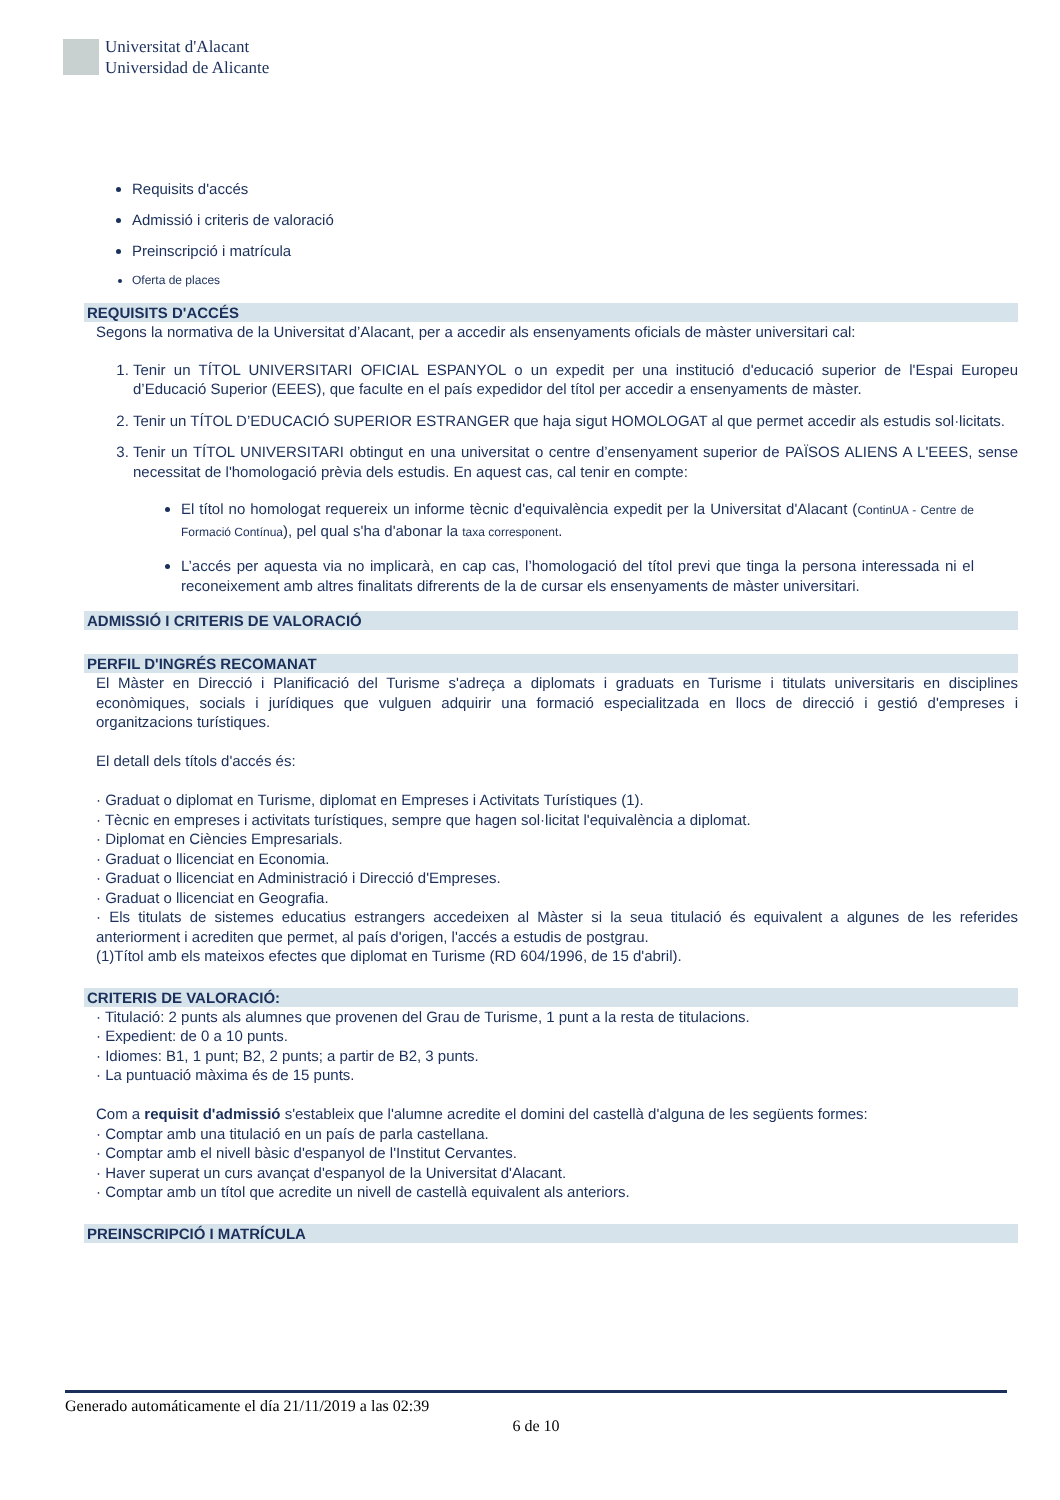Universitat d'Alacant
Universidad de Alicante
Requisits d'accés
Admissió i criteris de valoració
Preinscripció i matrícula
Oferta de places
REQUISITS D'ACCÉS
Segons la normativa de la Universitat d’Alacant, per a accedir als ensenyaments oficials de màster universitari cal:
1. Tenir un TÍTOL UNIVERSITARI OFICIAL ESPANYOL o un expedit per una institució d'educació superior de l'Espai Europeu d’Educació Superior (EEES), que faculte en el país expedidor del títol per accedir a ensenyaments de màster.
2. Tenir un TÍTOL D’EDUCACIÓ SUPERIOR ESTRANGER que haja sigut HOMOLOGAT al que permet accedir als estudis sol·licitats.
3. Tenir un TÍTOL UNIVERSITARI obtingut en una universitat o centre d’ensenyament superior de PAÏSOS ALIENS A L'EEES, sense necessitat de l'homologació prèvia dels estudis. En aquest cas, cal tenir en compte:
El títol no homologat requereix un informe tècnic d'equivalència expedit per la Universitat d'Alacant (ContinUA - Centre de Formació Contínua), pel qual s'ha d'abonar la taxa corresponent.
L’accés per aquesta via no implicarà, en cap cas, l’homologació del títol previ que tinga la persona interessada ni el reconeixement amb altres finalitats difrerents de la de cursar els ensenyaments de màster universitari.
ADMISSIÓ I CRITERIS DE VALORACIÓ
PERFIL D'INGRÉS RECOMANAT
El Màster en Direcció i Planificació del Turisme s'adreça a diplomats i graduats en Turisme i titulats universitaris en disciplines econòmiques, socials i jurídiques que vulguen adquirir una formació especialitzada en llocs de direcció i gestió d'empreses i organitzacions turístiques.
El detall dels títols d'accés és:
· Graduat o diplomat en Turisme, diplomat en Empreses i Activitats Turístiques (1).
· Tècnic en empreses i activitats turístiques, sempre que hagen sol·licitat l'equivalència a diplomat.
· Diplomat en Ciències Empresarials.
· Graduat o llicenciat en Economia.
· Graduat o llicenciat en Administració i Direcció d'Empreses.
· Graduat o llicenciat en Geografia.
· Els titulats de sistemes educatius estrangers accedeixen al Màster si la seua titulació és equivalent a algunes de les referides anteriorment i acrediten que permet, al país d'origen, l'accés a estudis de postgrau.
(1)Títol amb els mateixos efectes que diplomat en Turisme (RD 604/1996, de 15 d'abril).
CRITERIS DE VALORACIÓ:
· Titulació: 2 punts als alumnes que provenen del Grau de Turisme, 1 punt a la resta de titulacions.
· Expedient: de 0 a 10 punts.
· Idiomes: B1, 1 punt; B2, 2 punts; a partir de B2, 3 punts.
· La puntuació màxima és de 15 punts.
Com a requisit d'admissió s'estableix que l'alumne acredite el domini del castellà d'alguna de les següents formes:
· Comptar amb una titulació en un país de parla castellana.
· Comptar amb el nivell bàsic d'espanyol de l'Institut Cervantes.
· Haver superat un curs avançat d'espanyol de la Universitat d'Alacant.
· Comptar amb un títol que acredite un nivell de castellà equivalent als anteriors.
PREINSCRIPCIÓ I MATRÍCULA
Generado automáticamente el día 21/11/2019 a las 02:39
6 de 10